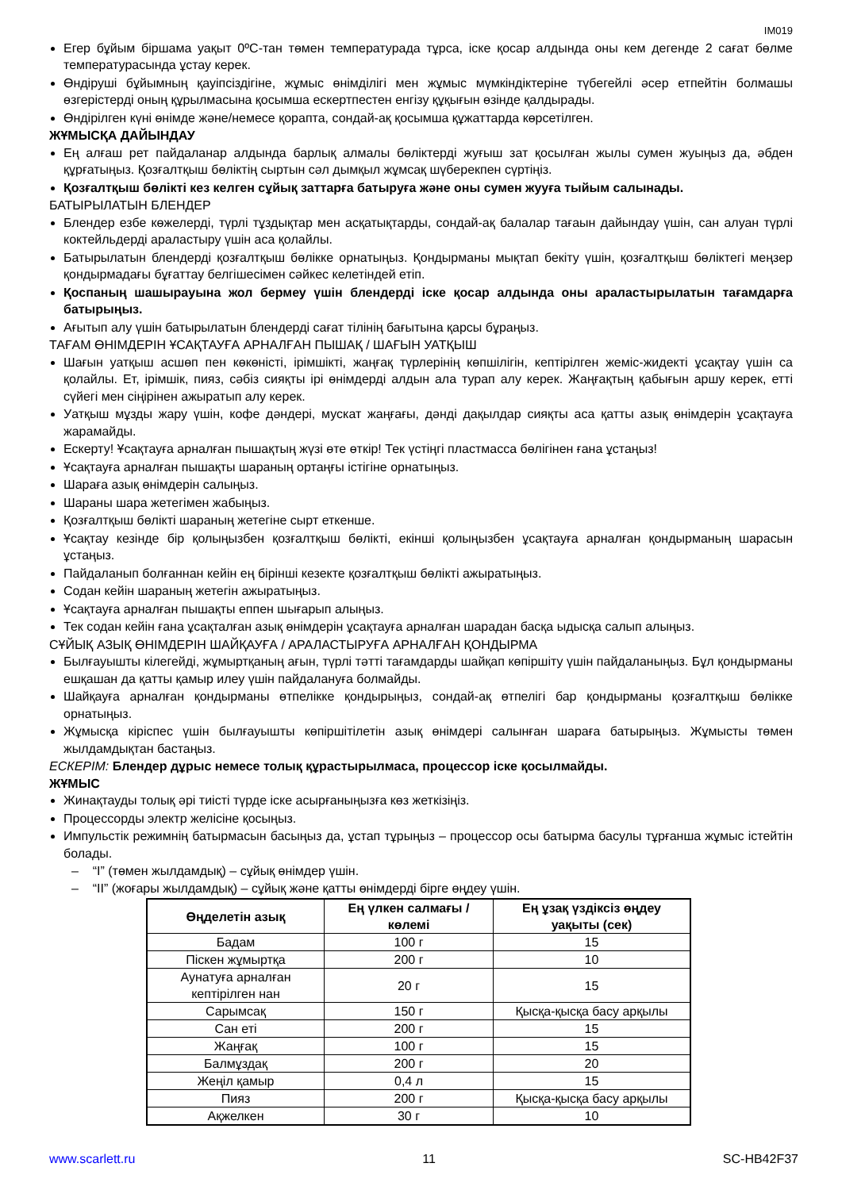IM019
Егер бұйым біршама уақыт 0ºC-тан төмен температурада тұрса, іске қосар алдында оны кем дегенде 2 сағат бөлме температурасында ұстау керек.
Өндіруші бұйымның қауіпсіздігіне, жұмыс өнімділігі мен жұмыс мүмкіндіктеріне түбегейлі әсер етпейтін болмашы өзгерістерді оның құрылмасына қосымша ескертпестен енгізу құқығын өзінде қалдырады.
Өндірілген күні өнімде және/немесе қорапта, сондай-ақ қосымша құжаттарда көрсетілген.
ЖҰМЫСҚА ДАЙЫНДАУ
Ең алғаш рет пайдаланар алдында барлық алмалы бөліктерді жуғыш зат қосылған жылы сумен жуыңыз да, әбден құрғатыңыз. Қозғалтқыш бөліктің сыртын сәл дымқыл жұмсақ шүберекпен сүртіңіз.
Қозғалтқыш бөлікті кез келген сұйық заттарға батыруға және оны сумен жууға тыйым салынады.
БАТЫРЫЛАТЫН БЛЕНДЕР
Блендер езбе көжелерді, түрлі тұздықтар мен асқатықтарды, сондай-ақ балалар тағаын дайындау үшін, сан алуан түрлі коктейльдерді араластыру үшін аса қолайлы.
Батырылатын блендерді қозғалтқыш бөлікке орнатыңыз. Қондырманы мықтап бекіту үшін, қозғалтқыш бөліктегі меңзер қондырмадағы бұғаттау белгішесімен сәйкес келетіндей етіп.
Қоспаның шашырауына жол бермеу үшін блендерді іске қосар алдында оны араластырылатын тағамдарға батырыңыз.
Ағытып алу үшін батырылатын блендерді сағат тілінің бағытына қарсы бұраңыз.
ТАҒАМ ӨНІМДЕРІН ҰСАҚТАУҒА АРНАЛҒАН ПЫШАҚ / ШАҒЫН УАТҚЫШ
Шағын уатқыш асшөп пен көкөністі, ірімшікті, жаңғақ түрлерінің көпшілігін, кептірілген жеміс-жидекті ұсақтау үшін са қолайлы. Ет, ірімшік, пияз, сәбіз сияқты ірі өнімдерді алдын ала турап алу керек. Жаңғақтың қабығын аршу керек, етті сүйегі мен сіңірінен ажыратып алу керек.
Уатқыш мұзды жару үшін, кофе дәндері, мускат жаңғағы, дәнді дақылдар сияқты аса қатты азық өнімдерін ұсақтауға жарамайды.
Ескерту! Ұсақтауға арналған пышақтың жүзі өте өткір! Тек үстіңгі пластмасса бөлігінен ғана ұстаңыз!
Ұсақтауға арналған пышақты шараның ортаңғы істігіне орнатыңыз.
Шараға азық өнімдерін салыңыз.
Шараны шара жетегімен жабыңыз.
Қозғалтқыш бөлікті шараның жетегіне сырт еткенше.
Ұсақтау кезінде бір қолыңызбен қозғалтқыш бөлікті, екінші қолыңызбен ұсақтауға арналған қондырманың шарасын ұстаңыз.
Пайдаланып болғаннан кейін ең бірінші кезекте қозғалтқыш бөлікті ажыратыңыз.
Содан кейін шараның жетегін ажыратыңыз.
Ұсақтауға арналған пышақты еппен шығарып алыңыз.
Тек содан кейін ғана ұсақталған азық өнімдерін ұсақтауға арналған шарадан басқа ыдысқа салып алыңыз.
СҰЙЫҚ АЗЫҚ ӨНІМДЕРІН ШАЙҚАУҒА / АРАЛАСТЫРУҒА АРНАЛҒАН ҚОНДЫРМА
Былғауышты кілегейді, жұмыртқаның ағын, түрлі тәтті тағамдарды шайқап көпіршіту үшін пайдаланыңыз. Бұл қондырманы ешқашан да қатты қамыр илеу үшін пайдалануға болмайды.
Шайқауға арналған қондырманы өтпелікке қондырыңыз, сондай-ақ өтпелігі бар қондырманы қозғалтқыш бөлікке орнатыңыз.
Жұмысқа кіріспес үшін былғауышты көпіршітілетін азық өнімдері салынған шараға батырыңыз. Жұмысты төмен жылдамдықтан бастаңыз.
ЕСКЕРІМ: Блендер дұрыс немесе толық құрастырылмаса, процессор іске қосылмайды.
ЖҰМЫС
Жинақтауды толық әрі тиісті түрде іске асырғаныңызға көз жеткізіңіз.
Процессорды электр желісіне қосыңыз.
Импульстік режимнің батырмасын басыңыз да, ұстап тұрыңыз – процессор осы батырма басулы тұрғанша жұмыс істейтін болады.
– “I” (төмен жылдамдық) – сұйық өнімдер үшін.
– “II” (жоғары жылдамдық) – сұйық және қатты өнімдерді бірге өңдеу үшін.
| Өңделетін азық | Ең үлкен салмағы / көлемі | Ең ұзақ үздіксіз өңдеу уақыты (сек) |
| --- | --- | --- |
| Бадам | 100 г | 15 |
| Піскен жұмыртқа | 200 г | 10 |
| Аунатуға арналған кептірілген нан | 20 г | 15 |
| Сарымсақ | 150 г | Қысқа-қысқа басу арқылы |
| Сан еті | 200 г | 15 |
| Жаңғақ | 100 г | 15 |
| Балмұздақ | 200 г | 20 |
| Жеңіл қамыр | 0,4 л | 15 |
| Пияз | 200 г | Қысқа-қысқа басу арқылы |
| Ақжелкен | 30 г | 10 |
www.scarlett.ru 11 SC-HB42F37